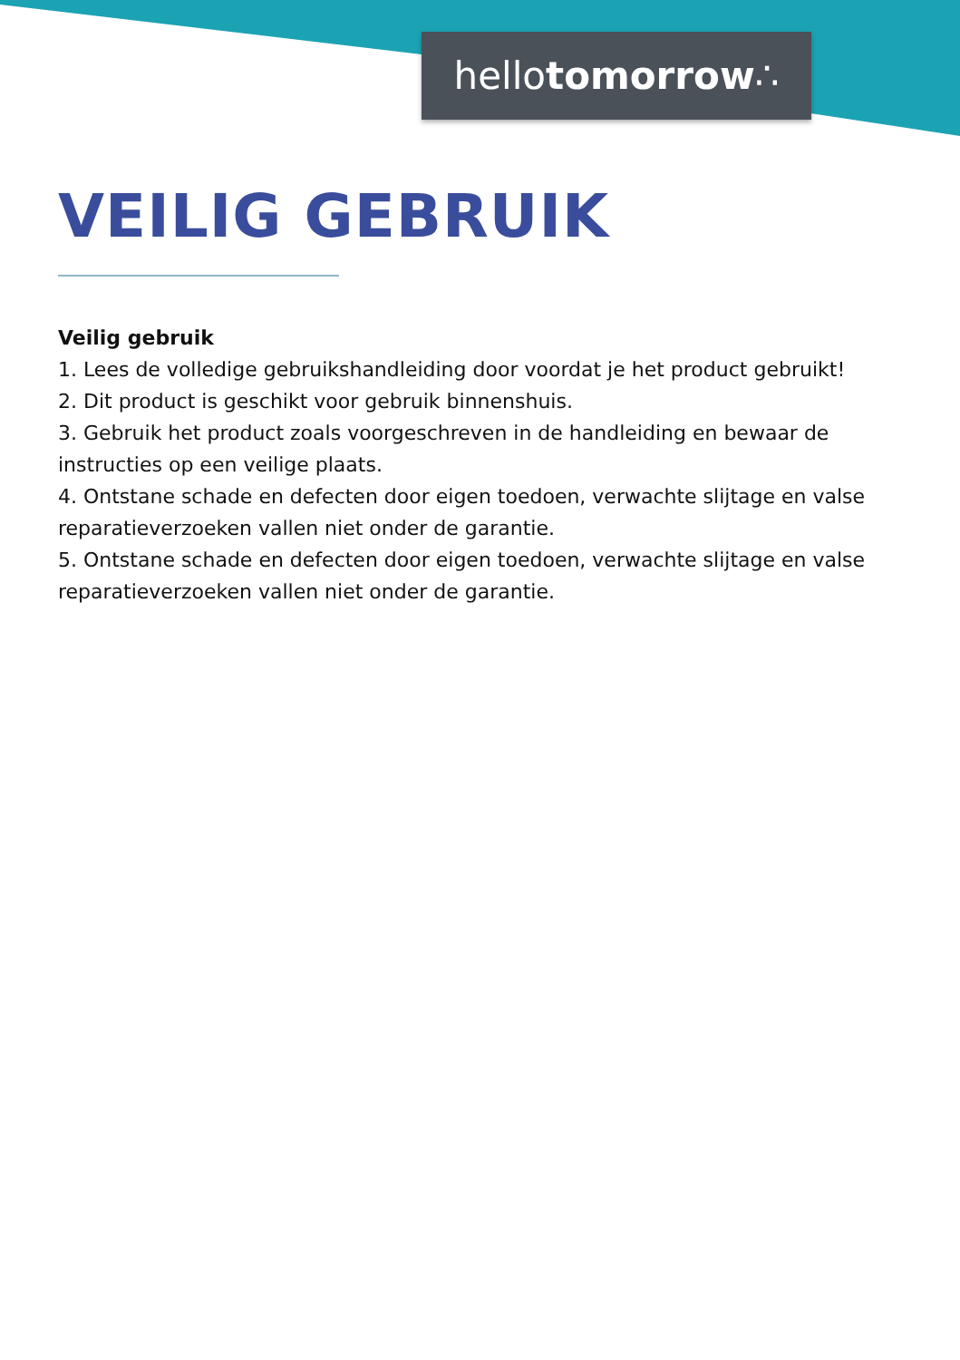hellotomorrow∴
VEILIG GEBRUIK
Veilig gebruik
1. Lees de volledige gebruikshandleiding door voordat je het product gebruikt!
2. Dit product is geschikt voor gebruik binnenshuis.
3. Gebruik het product zoals voorgeschreven in de handleiding en bewaar de instructies op een veilige plaats.
4. Ontstane schade en defecten door eigen toedoen, verwachte slijtage en valse reparatieverzoeken vallen niet onder de garantie.
5. Ontstane schade en defecten door eigen toedoen, verwachte slijtage en valse reparatieverzoeken vallen niet onder de garantie.